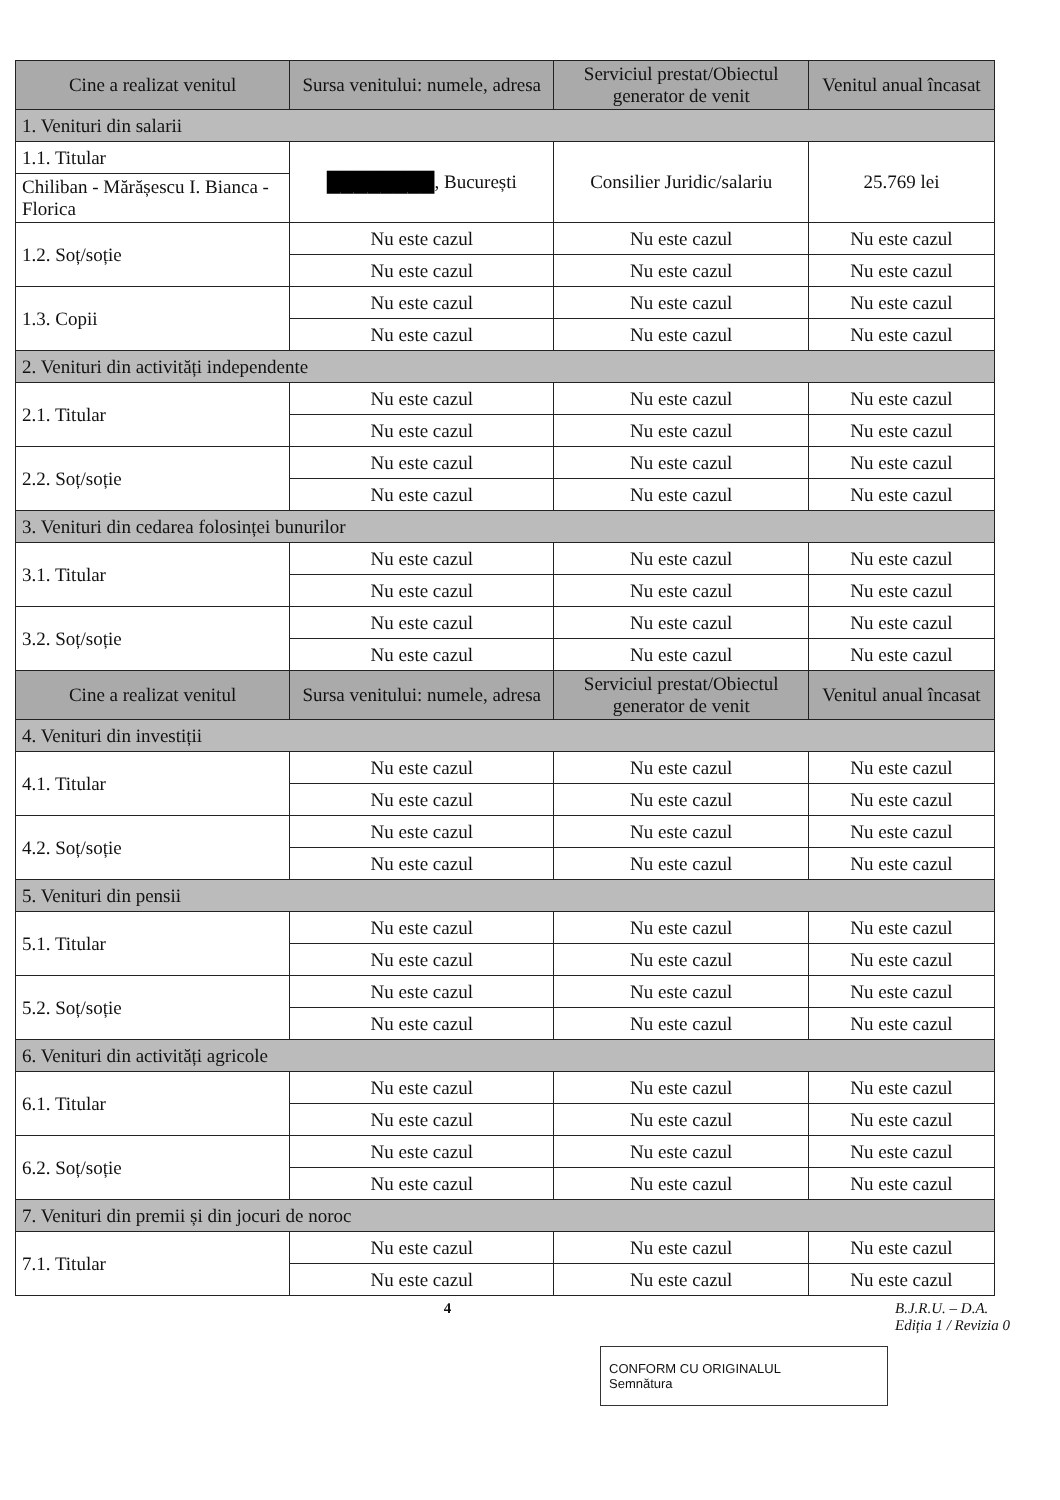| Cine a realizat venitul | Sursa venitului: numele, adresa | Serviciul prestat/Obiectul generator de venit | Venitul anual încasat |
| --- | --- | --- | --- |
| 1. Venituri din salarii | | | |
| 1.1. Titular | ████████ , București | Consilier Juridic/salariu | 25.769 lei |
| Chiliban - Mărășescu I. Bianca - Florica | | | |
| 1.2. Soț/soție | Nu este cazul | Nu este cazul | Nu este cazul |
| | Nu este cazul | Nu este cazul | Nu este cazul |
| 1.3. Copii | Nu este cazul | Nu este cazul | Nu este cazul |
| | Nu este cazul | Nu este cazul | Nu este cazul |
| 2. Venituri din activități independente | | | |
| 2.1. Titular | Nu este cazul | Nu este cazul | Nu este cazul |
| | Nu este cazul | Nu este cazul | Nu este cazul |
| 2.2. Soț/soție | Nu este cazul | Nu este cazul | Nu este cazul |
| | Nu este cazul | Nu este cazul | Nu este cazul |
| 3. Venituri din cedarea folosinței bunurilor | | | |
| 3.1. Titular | Nu este cazul | Nu este cazul | Nu este cazul |
| | Nu este cazul | Nu este cazul | Nu este cazul |
| 3.2. Soț/soție | Nu este cazul | Nu este cazul | Nu este cazul |
| | Nu este cazul | Nu este cazul | Nu este cazul |
| Cine a realizat venitul | Sursa venitului: numele, adresa | Serviciul prestat/Obiectul generator de venit | Venitul anual încasat |
| 4. Venituri din investiții | | | |
| 4.1. Titular | Nu este cazul | Nu este cazul | Nu este cazul |
| | Nu este cazul | Nu este cazul | Nu este cazul |
| 4.2. Soț/soție | Nu este cazul | Nu este cazul | Nu este cazul |
| | Nu este cazul | Nu este cazul | Nu este cazul |
| 5. Venituri din pensii | | | |
| 5.1. Titular | Nu este cazul | Nu este cazul | Nu este cazul |
| | Nu este cazul | Nu este cazul | Nu este cazul |
| 5.2. Soț/soție | Nu este cazul | Nu este cazul | Nu este cazul |
| | Nu este cazul | Nu este cazul | Nu este cazul |
| 6. Venituri din activități agricole | | | |
| 6.1. Titular | Nu este cazul | Nu este cazul | Nu este cazul |
| | Nu este cazul | Nu este cazul | Nu este cazul |
| 6.2. Soț/soție | Nu este cazul | Nu este cazul | Nu este cazul |
| | Nu este cazul | Nu este cazul | Nu este cazul |
| 7. Venituri din premii și din jocuri de noroc | | | |
| 7.1. Titular | Nu este cazul | Nu este cazul | Nu este cazul |
| | Nu este cazul | Nu este cazul | Nu este cazul |
4 B.J.R.U. – D.A.
Ediția 1 / Revizia 0
CONFORM CU ORIGINALUL
Semnătura